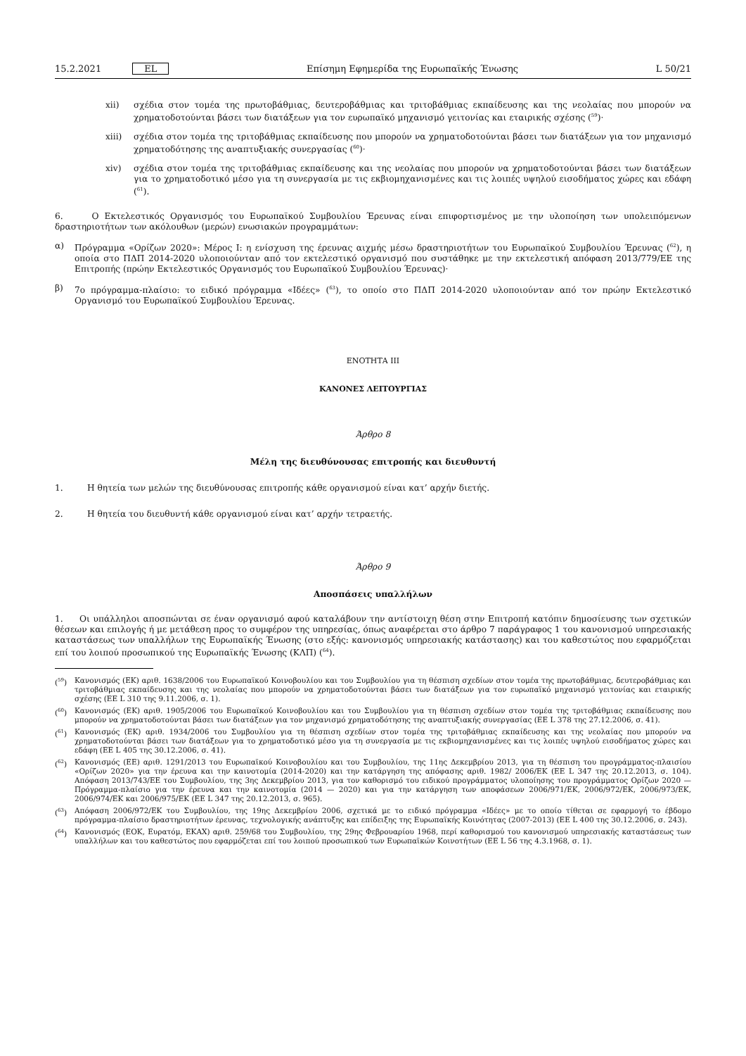15.2.2021 EL Επίσημη Εφημερίδα της Ευρωπαϊκής Ένωσης L 50/21
xii) σχέδια στον τομέα της πρωτοβάθμιας, δευτεροβάθμιας και τριτοβάθμιας εκπαίδευσης και της νεολαίας που μπορούν να χρηματοδοτούνται βάσει των διατάξεων για τον ευρωπαϊκό μηχανισμό γειτονίας και εταιρικής σχέσης (<sup>59</sup>)·
xiii) σχέδια στον τομέα της τριτοβάθμιας εκπαίδευσης που μπορούν να χρηματοδοτούνται βάσει των διατάξεων για τον μηχανισμό χρηματοδότησης της αναπτυξιακής συνεργασίας (<sup>60</sup>)·
xiv) σχέδια στον τομέα της τριτοβάθμιας εκπαίδευσης και της νεολαίας που μπορούν να χρηματοδοτούνται βάσει των διατάξεων για το χρηματοδοτικό μέσο για τη συνεργασία με τις εκβιομηχανισμένες και τις λοιπές υψηλού εισοδήματος χώρες και εδάφη (<sup>61</sup>).
6. Ο Εκτελεστικός Οργανισμός του Ευρωπαϊκού Συμβουλίου Έρευνας είναι επιφορτισμένος με την υλοποίηση των υπολειπόμενων δραστηριοτήτων των ακόλουθων (μερών) ενωσιακών προγραμμάτων:
α) Πρόγραμμα «Ορίζων 2020»: Μέρος I: η ενίσχυση της έρευνας αιχμής μέσω δραστηριοτήτων του Ευρωπαϊκού Συμβουλίου Έρευνας (<sup>62</sup>), η οποία στο ΠΔΠ 2014-2020 υλοποιούνταν από τον εκτελεστικό οργανισμό που συστάθηκε με την εκτελεστική απόφαση 2013/779/ΕΕ της Επιτροπής (πρώην Εκτελεστικός Οργανισμός του Ευρωπαϊκού Συμβουλίου Έρευνας)·
β) 7ο πρόγραμμα-πλαίσιο: το ειδικό πρόγραμμα «Ιδέες» (<sup>63</sup>), το οποίο στο ΠΔΠ 2014-2020 υλοποιούνταν από τον πρώην Εκτελεστικό Οργανισμό του Ευρωπαϊκού Συμβουλίου Έρευνας.
ΕΝΟΤΗΤΑ III
ΚΑΝΟΝΕΣ ΛΕΙΤΟΥΡΓΙΑΣ
Άρθρο 8
Μέλη της διευθύνουσας επιτροπής και διευθυντή
1. Η θητεία των μελών της διευθύνουσας επιτροπής κάθε οργανισμού είναι κατ’ αρχήν διετής.
2. Η θητεία του διευθυντή κάθε οργανισμού είναι κατ’ αρχήν τετραετής.
Άρθρο 9
Αποσπάσεις υπαλλήλων
1. Οι υπάλληλοι αποσπώνται σε έναν οργανισμό αφού καταλάβουν την αντίστοιχη θέση στην Επιτροπή κατόπιν δημοσίευσης των σχετικών θέσεων και επιλογής ή με μετάθεση προς το συμφέρον της υπηρεσίας, όπως αναφέρεται στο άρθρο 7 παράγραφος 1 του κανονισμού υπηρεσιακής καταστάσεως των υπαλλήλων της Ευρωπαϊκής Ένωσης (στο εξής: κανονισμός υπηρεσιακής κατάστασης) και του καθεστώτος που εφαρμόζεται επί του λοιπού προσωπικού της Ευρωπαϊκής Ένωσης (ΚΛΠ) (<sup>64</sup>).
(<sup>59</sup>) Κανονισμός (ΕΚ) αριθ. 1638/2006 του Ευρωπαϊκού Κοινοβουλίου και του Συμβουλίου για τη θέσπιση σχεδίων στον τομέα της πρωτοβάθμιας, δευτεροβάθμιας και τριτοβάθμιας εκπαίδευσης και της νεολαίας που μπορούν να χρηματοδοτούνται βάσει των διατάξεων για τον ευρωπαϊκό μηχανισμό γειτονίας και εταιρικής σχέσης (ΕΕ L 310 της 9.11.2006, σ. 1).
(<sup>60</sup>) Κανονισμός (ΕΚ) αριθ. 1905/2006 του Ευρωπαϊκού Κοινοβουλίου και του Συμβουλίου για τη θέσπιση σχεδίων στον τομέα της τριτοβάθμιας εκπαίδευσης που μπορούν να χρηματοδοτούνται βάσει των διατάξεων για τον μηχανισμό χρηματοδότησης της αναπτυξιακής συνεργασίας (ΕΕ L 378 της 27.12.2006, σ. 41).
(<sup>61</sup>) Κανονισμός (ΕΚ) αριθ. 1934/2006 του Συμβουλίου για τη θέσπιση σχεδίων στον τομέα της τριτοβάθμιας εκπαίδευσης και της νεολαίας που μπορούν να χρηματοδοτούνται βάσει των διατάξεων για το χρηματοδοτικό μέσο για τη συνεργασία με τις εκβιομηχανισμένες και τις λοιπές υψηλού εισοδήματος χώρες και εδάφη (ΕΕ L 405 της 30.12.2006, σ. 41).
(<sup>62</sup>) Κανονισμός (ΕΕ) αριθ. 1291/2013 του Ευρωπαϊκού Κοινοβουλίου και του Συμβουλίου, της 11ης Δεκεμβρίου 2013, για τη θέσπιση του προγράμματος-πλαισίου «Ορίζων 2020» για την έρευνα και την καινοτομία (2014-2020) και την κατάργηση της απόφασης αριθ. 1982/ 2006/ΕΚ (ΕΕ L 347 της 20.12.2013, σ. 104). Απόφαση 2013/743/ΕΕ του Συμβουλίου, της 3ης Δεκεμβρίου 2013, για τον καθορισμό του ειδικού προγράμματος υλοποίησης του προγράμματος Ορίζων 2020 — Πρόγραμμα-πλαίσιο για την έρευνα και την καινοτομία (2014 — 2020) και για την κατάργηση των αποφάσεων 2006/971/ΕΚ, 2006/972/ΕΚ, 2006/973/ΕΚ, 2006/974/ΕΚ και 2006/975/ΕΚ (ΕΕ L 347 της 20.12.2013, σ. 965).
(<sup>63</sup>) Απόφαση 2006/972/ΕΚ του Συμβουλίου, της 19ης Δεκεμβρίου 2006, σχετικά με το ειδικό πρόγραμμα «Ιδέες» με το οποίο τίθεται σε εφαρμογή το έβδομο πρόγραμμα-πλαίσιο δραστηριοτήτων έρευνας, τεχνολογικής ανάπτυξης και επίδειξης της Ευρωπαϊκής Κοινότητας (2007-2013) (ΕΕ L 400 της 30.12.2006, σ. 243).
(<sup>64</sup>) Κανονισμός (ΕΟΚ, Ευρατόμ, ΕΚΑΧ) αριθ. 259/68 του Συμβουλίου, της 29ης Φεβρουαρίου 1968, περί καθορισμού του κανονισμού υπηρεσιακής καταστάσεως των υπαλλήλων και του καθεστώτος που εφαρμόζεται επί του λοιπού προσωπικού των Ευρωπαϊκών Κοινοτήτων (ΕΕ L 56 της 4.3.1968, σ. 1).